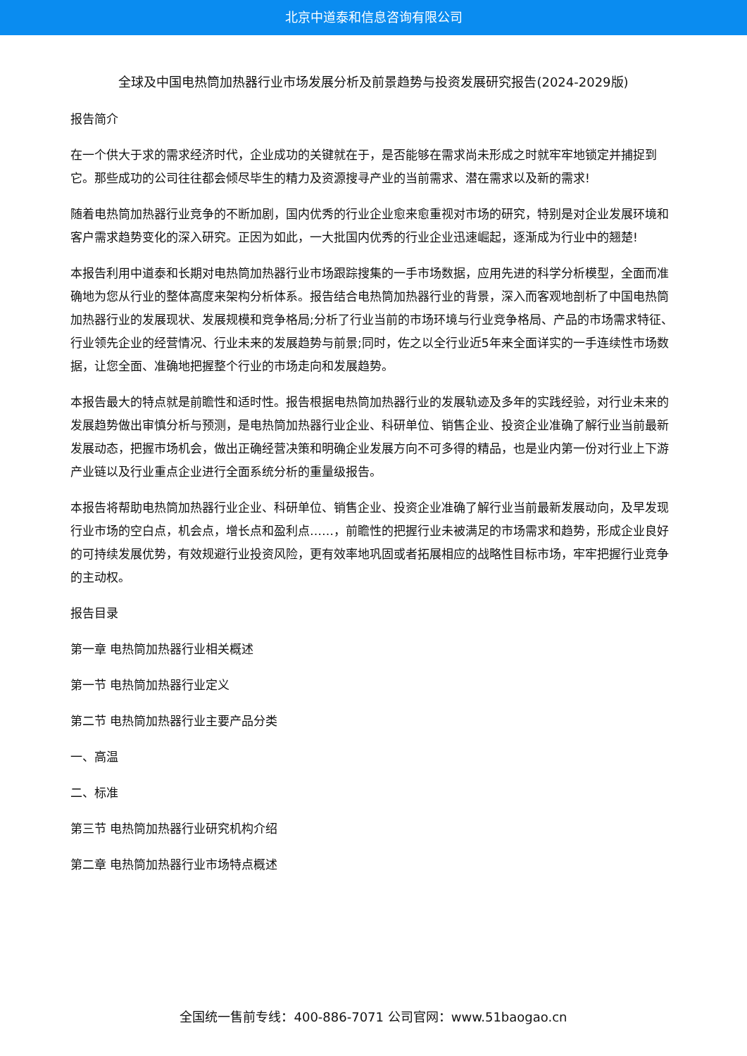北京中道泰和信息咨询有限公司
全球及中国电热筒加热器行业市场发展分析及前景趋势与投资发展研究报告(2024-2029版)
报告简介
在一个供大于求的需求经济时代，企业成功的关键就在于，是否能够在需求尚未形成之时就牢牢地锁定并捕捉到它。那些成功的公司往往都会倾尽毕生的精力及资源搜寻产业的当前需求、潜在需求以及新的需求!
随着电热筒加热器行业竞争的不断加剧，国内优秀的行业企业愈来愈重视对市场的研究，特别是对企业发展环境和客户需求趋势变化的深入研究。正因为如此，一大批国内优秀的行业企业迅速崛起，逐渐成为行业中的翘楚!
本报告利用中道泰和长期对电热筒加热器行业市场跟踪搜集的一手市场数据，应用先进的科学分析模型，全面而准确地为您从行业的整体高度来架构分析体系。报告结合电热筒加热器行业的背景，深入而客观地剖析了中国电热筒加热器行业的发展现状、发展规模和竞争格局;分析了行业当前的市场环境与行业竞争格局、产品的市场需求特征、行业领先企业的经营情况、行业未来的发展趋势与前景;同时，佐之以全行业近5年来全面详实的一手连续性市场数据，让您全面、准确地把握整个行业的市场走向和发展趋势。
本报告最大的特点就是前瞻性和适时性。报告根据电热筒加热器行业的发展轨迹及多年的实践经验，对行业未来的发展趋势做出审慎分析与预测，是电热筒加热器行业企业、科研单位、销售企业、投资企业准确了解行业当前最新发展动态，把握市场机会，做出正确经营决策和明确企业发展方向不可多得的精品，也是业内第一份对行业上下游产业链以及行业重点企业进行全面系统分析的重量级报告。
本报告将帮助电热筒加热器行业企业、科研单位、销售企业、投资企业准确了解行业当前最新发展动向，及早发现行业市场的空白点，机会点，增长点和盈利点……，前瞻性的把握行业未被满足的市场需求和趋势，形成企业良好的可持续发展优势，有效规避行业投资风险，更有效率地巩固或者拓展相应的战略性目标市场，牢牢把握行业竞争的主动权。
报告目录
第一章 电热筒加热器行业相关概述
第一节 电热筒加热器行业定义
第二节 电热筒加热器行业主要产品分类
一、高温
二、标准
第三节 电热筒加热器行业研究机构介绍
第二章 电热筒加热器行业市场特点概述
全国统一售前专线：400-886-7071 公司官网：www.51baogao.cn